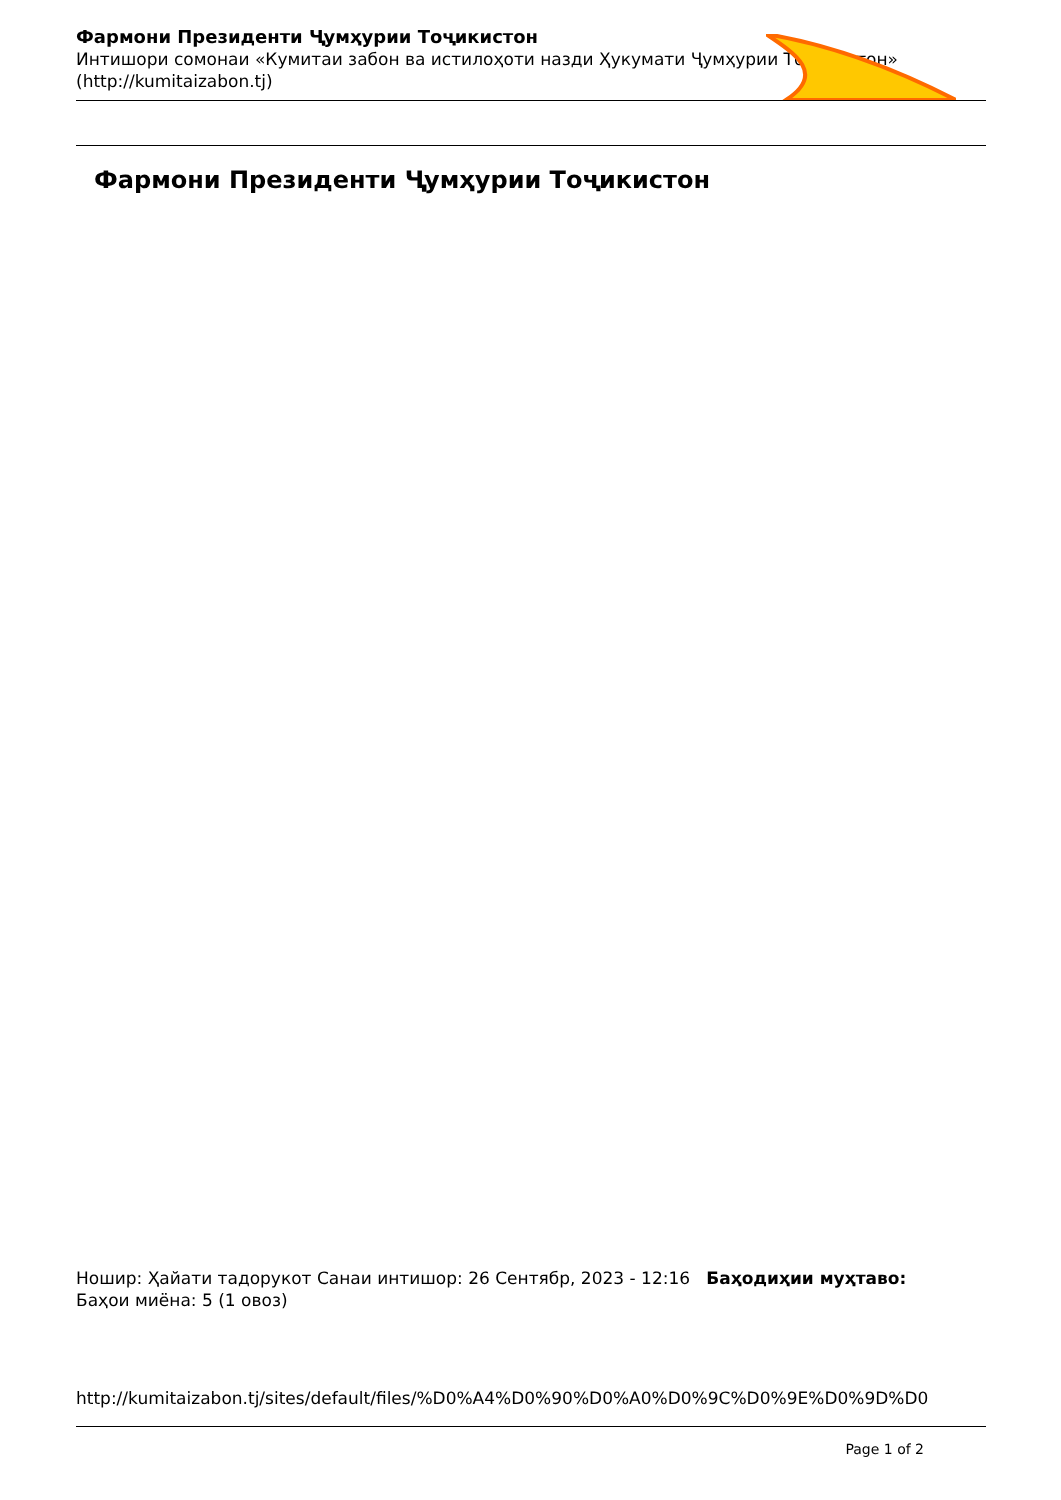Фармони Президенти Ҷумҳурии Тоҷикистон
Интишори сомонаи «Кумитаи забон ва истилоҳоти назди Ҳукумати Ҷумҳурии Тоҷикистон»
(http://kumitaizabon.tj)
Фармони Президенти Ҷумҳурии Тоҷикистон
Ношир: Ҳайати тадорукот Санаи интишор: 26 Сентябр, 2023 - 12:16 Баҳодиҳии муҳтаво:
Баҳои миёна: 5 (1 овоз)
http://kumitaizabon.tj/sites/default/files/%D0%A4%D0%90%D0%A0%D0%9C%D0%9E%D0%9D%D0
Page 1 of 2